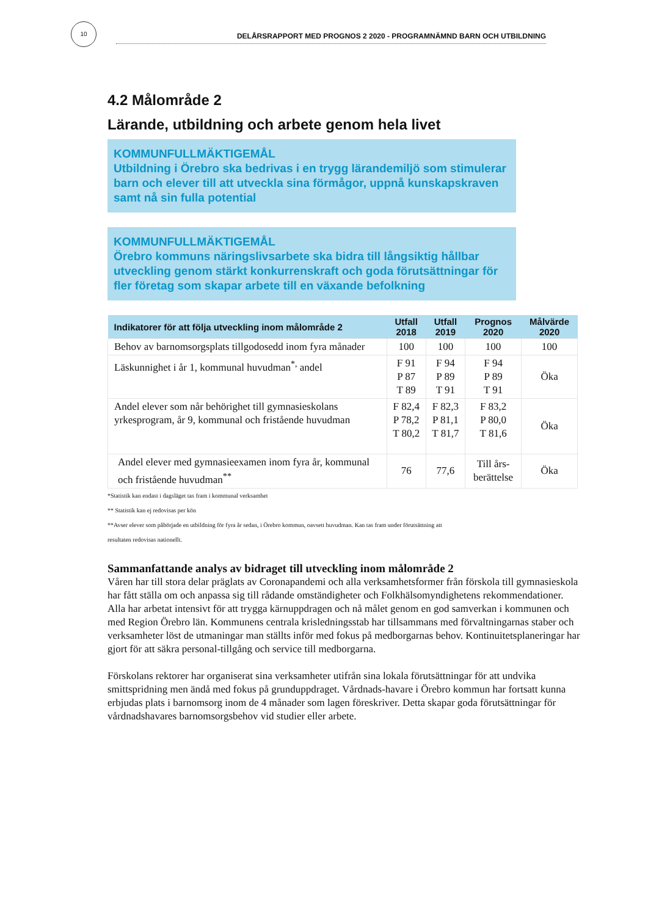10
DELÅRSRAPPORT MED PROGNOS 2 2020 - PROGRAMNÄMND BARN OCH UTBILDNING
4.2 Målområde 2
Lärande, utbildning och arbete genom hela livet
KOMMUNFULLMÄKTIGEMÅL
Utbildning i Örebro ska bedrivas i en trygg lärandemiljö som stimulerar barn och elever till att utveckla sina förmågor, uppnå kunskapskraven samt nå sin fulla potential
KOMMUNFULLMÄKTIGEMÅL
Örebro kommuns näringslivsarbete ska bidra till långsiktig hållbar utveckling genom stärkt konkurrenskraft och goda förutsättningar för fler företag som skapar arbete till en växande befolkning
| Indikatorer för att följa utveckling inom målområde 2 | Utfall 2018 | Utfall 2019 | Prognos 2020 | Målvärde 2020 |
| --- | --- | --- | --- | --- |
| Behov av barnomsorgsplats tillgodosedd inom fyra månader | 100 | 100 | 100 | 100 |
| Läskunnighet i år 1, kommunal huvudman<sup>*,</sup> andel | F 91 P 87 T 89 | F 94 P 89 T 91 | F 94 P 89 T 91 | Öka |
| Andel elever som når behörighet till gymnasieskolans yrkesprogram, år 9, kommunal och fristående huvudman | F 82,4 P 78,2 T 80,2 | F 82,3 P 81,1 T 81,7 | F 83,2 P 80,0 T 81,6 | Öka |
| Andel elever med gymnasieexamen inom fyra år, kommunal och fristående huvudman<sup>**</sup> | 76 | 77,6 | Till års- berättelse | Öka |
*Statistik kan endast i dagsläget tas fram i kommunal verksamhet
** Statistik kan ej redovisas per kön
**Avser elever som påbörjade en utbildning för fyra år sedan, i Örebro kommun, oavsett huvudman. Kan tas fram under förutsättning att
resultaten redovisas nationellt.
Sammanfattande analys av bidraget till utveckling inom målområde 2
Våren har till stora delar präglats av Coronapandemi och alla verksamhetsformer från förskola till gymnasieskola har fått ställa om och anpassa sig till rådande omständigheter och Folkhälsomyndighetens rekommendationer. Alla har arbetat intensivt för att trygga kärnuppdragen och nå målet genom en god samverkan i kommunen och med Region Örebro län. Kommunens centrala krisledningsstab har tillsammans med förvaltningarnas staber och verksamheter löst de utmaningar man ställts inför med fokus på medborgarnas behov. Kontinuitetsplaneringar har gjort för att säkra personal-tillgång och service till medborgarna.
Förskolans rektorer har organiserat sina verksamheter utifrån sina lokala förutsättningar för att undvika smittspridning men ändå med fokus på grunduppdraget. Vårdnads-havare i Örebro kommun har fortsatt kunna erbjudas plats i barnomsorg inom de 4 månader som lagen föreskriver. Detta skapar goda förutsättningar för vårdnadshavares barnomsorgsbehov vid studier eller arbete.